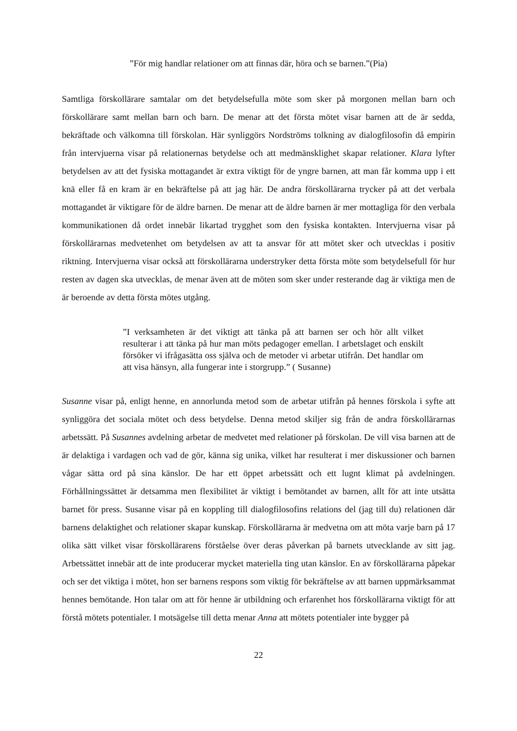”För mig handlar relationer om att finnas där, höra och se barnen.”(Pia)
Samtliga förskollärare samtalar om det betydelsefulla möte som sker på morgonen mellan barn och förskollärare samt mellan barn och barn. De menar att det första mötet visar barnen att de är sedda, bekräftade och välkomna till förskolan. Här synliggörs Nordströms tolkning av dialogfilosofin då empirin från intervjuerna visar på relationernas betydelse och att medmänsklighet skapar relationer. Klara lyfter betydelsen av att det fysiska mottagandet är extra viktigt för de yngre barnen, att man får komma upp i ett knä eller få en kram är en bekräftelse på att jag här. De andra förskollärarna trycker på att det verbala mottagandet är viktigare för de äldre barnen. De menar att de äldre barnen är mer mottagliga för den verbala kommunikationen då ordet innebär likartad trygghet som den fysiska kontakten. Intervjuerna visar på förskollärarnas medvetenhet om betydelsen av att ta ansvar för att mötet sker och utvecklas i positiv riktning. Intervjuerna visar också att förskollärarna understryker detta första möte som betydelsefull för hur resten av dagen ska utvecklas, de menar även att de möten som sker under resterande dag är viktiga men de är beroende av detta första mötes utgång.
”I verksamheten är det viktigt att tänka på att barnen ser och hör allt vilket resulterar i att tänka på hur man möts pedagoger emellan. I arbetslaget och enskilt försöker vi ifrågasätta oss själva och de metoder vi arbetar utifrån. Det handlar om att visa hänsyn, alla fungerar inte i storgrupp.” ( Susanne)
Susanne visar på, enligt henne, en annorlunda metod som de arbetar utifrån på hennes förskola i syfte att synliggöra det sociala mötet och dess betydelse. Denna metod skiljer sig från de andra förskollärarnas arbetssätt. På Susannes avdelning arbetar de medvetet med relationer på förskolan. De vill visa barnen att de är delaktiga i vardagen och vad de gör, känna sig unika, vilket har resulterat i mer diskussioner och barnen vågar sätta ord på sina känslor. De har ett öppet arbetssätt och ett lugnt klimat på avdelningen. Förhållningssättet är detsamma men flexibilitet är viktigt i bemötandet av barnen, allt för att inte utsätta barnet för press. Susanne visar på en koppling till dialogfilosofins relations del (jag till du) relationen där barnens delaktighet och relationer skapar kunskap. Förskollärarna är medvetna om att möta varje barn på 17 olika sätt vilket visar förskollärarens förståelse över deras påverkan på barnets utvecklande av sitt jag. Arbetssättet innebär att de inte producerar mycket materiella ting utan känslor. En av förskollärarna påpekar och ser det viktiga i mötet, hon ser barnens respons som viktig för bekräftelse av att barnen uppmärksammat hennes bemötande. Hon talar om att för henne är utbildning och erfarenhet hos förskollärarna viktigt för att förstå mötets potentialer. I motsägelse till detta menar Anna att mötets potentialer inte bygger på
22